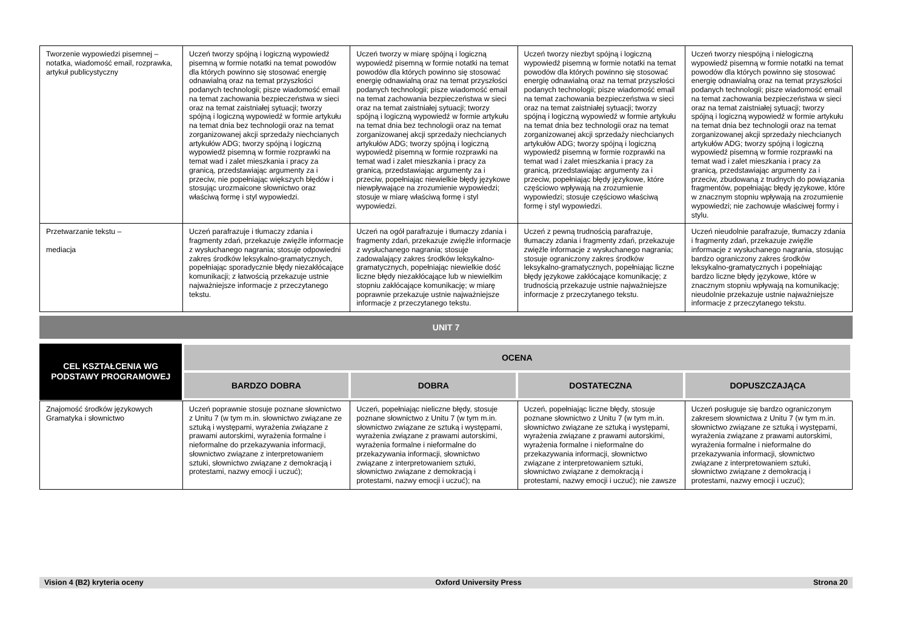| Tworzenie wypowiedzi pisemnej – notatka, wiadomość email, rozprawka, artykuł publicystyczny | Uczeń tworzy spójną i logiczną wypowiedź pisemną w formie notatki na temat powodów dla których powinno się stosować energię odnawialną oraz na temat przyszłości podanych technologii; pisze wiadomość email na temat zachowania bezpieczeństwa w sieci oraz na temat zaistniałej sytuacji; tworzy spójną i logiczną wypowiedź w formie artykułu na temat dnia bez technologii oraz na temat zorganizowanej akcji sprzedaży niechcianych artykułów ADG; tworzy spójną i logiczną wypowiedź pisemną w formie rozprawki na temat wad i zalet mieszkania i pracy za granicą, przedstawiając argumenty za i przeciw, nie popełniając większych błędów i stosując urozmaicone słownictwo oraz właściwą formę i styl wypowiedzi. | Uczeń tworzy w miarę spójną i logiczną wypowiedź pisemną w formie notatki na temat powodów dla których powinno się stosować energię odnawialną oraz na temat przyszłości podanych technologii; pisze wiadomość email na temat zachowania bezpieczeństwa w sieci oraz na temat zaistniałej sytuacji; tworzy spójną i logiczną wypowiedź w formie artykułu na temat dnia bez technologii oraz na temat zorganizowanej akcji sprzedaży niechcianych artykułów ADG; tworzy spójną i logiczną wypowiedź pisemną w formie rozprawki na temat wad i zalet mieszkania i pracy za granicą, przedstawiając argumenty za i przeciw, popełniając niewielkie błędy językowe niewpływające na zrozumienie wypowiedzi; stosuje w miarę właściwą formę i styl wypowiedzi. | Uczeń tworzy niezbyt spójną i logiczną wypowiedź pisemną w formie notatki na temat powodów dla których powinno się stosować energię odnawialną oraz na temat przyszłości podanych technologii; pisze wiadomość email na temat zachowania bezpieczeństwa w sieci oraz na temat zaistniałej sytuacji; tworzy spójną i logiczną wypowiedź w formie artykułu na temat dnia bez technologii oraz na temat zorganizowanej akcji sprzedaży niechcianych artykułów ADG; tworzy spójną i logiczną wypowiedź pisemną w formie rozprawki na temat wad i zalet mieszkania i pracy za granicą, przedstawiając argumenty za i przeciw, popełniając błędy językowe, które częściowo wpływają na zrozumienie wypowiedzi; stosuje częściowo właściwą formę i styl wypowiedzi. | Uczeń tworzy niespójną i nielogiczną wypowiedź pisemną w formie notatki na temat powodów dla których powinno się stosować energię odnawialną oraz na temat przyszłości podanych technologii; pisze wiadomość email na temat zachowania bezpieczeństwa w sieci oraz na temat zaistniałej sytuacji; tworzy spójną i logiczną wypowiedź w formie artykułu na temat dnia bez technologii oraz na temat zorganizowanej akcji sprzedaży niechcianych artykułów ADG; tworzy spójną i logiczną wypowiedź pisemną w formie rozprawki na temat wad i zalet mieszkania i pracy za granicą, przedstawiając argumenty za i przeciw, zbudowaną z trudnych do powiązania fragmentów, popełniając błędy językowe, które w znacznym stopniu wpływają na zrozumienie wypowiedzi; nie zachowuje właściwej formy i stylu. |
| Przetwarzanie tekstu – mediacja | Uczeń parafrazuje i tłumaczy zdania i fragmenty zdań, przekazuje zwięźle informacje z wysłuchanego nagrania; stosuje odpowiedni zakres środków leksykalno-gramatycznych, popełniając sporadycznie błędy niezakłócające komunikacji; z łatwością przekazuje ustnie najważniejsze informacje z przeczytanego tekstu. | Uczeń na ogół parafrazuje i tłumaczy zdania i fragmenty zdań, przekazuje zwięźle informacje z wysłuchanego nagrania; stosuje zadowalający zakres środków leksykalno-gramatycznych, popełniając niewielkie dość liczne błędy niezakłócające lub w niewielkim stopniu zakłócające komunikację; w miarę poprawnie przekazuje ustnie najważniejsze informacje z przeczytanego tekstu. | Uczeń z pewną trudnością parafrazuje, tłumaczy zdania i fragmenty zdań, przekazuje zwięźle informacje z wysłuchanego nagrania; stosuje ograniczony zakres środków leksykalno-gramatycznych, popełniając liczne błędy językowe zakłócające komunikację; z trudnością przekazuje ustnie najważniejsze informacje z przeczytanego tekstu. | Uczeń nieudolnie parafrazuje, tłumaczy zdania i fragmenty zdań, przekazuje zwięźle informacje z wysłuchanego nagrania, stosując bardzo ograniczony zakres środków leksykalno-gramatycznych i popełniając bardzo liczne błędy językowe, które w znacznym stopniu wpływają na komunikację; nieudolnie przekazuje ustnie najważniejsze informacje z przeczytanego tekstu. |
UNIT 7
| CEL KSZTAŁCENIA WG PODSTAWY PROGRAMOWEJ | OCENA | | | |
| --- | --- | --- | --- | --- |
| | BARDZO DOBRA | DOBRA | DOSTATECZNA | DOPUSZCZAJĄCA |
| Znajomość środków językowych Gramatyka i słownictwo | Uczeń poprawnie stosuje poznane słownictwo z Unitu 7 (w tym m.in. słownictwo związane ze sztuką i występami, wyrażenia związane z prawami autorskimi, wyrażenia formalne i nieformalne do przekazywania informacji, słownictwo związane z interpretowaniem sztuki, słownictwo związane z demokracją i protestami, nazwy emocji i uczuć); | Uczeń, popełniając nieliczne błędy, stosuje poznane słownictwo z Unitu 7 (w tym m.in. słownictwo związane ze sztuką i występami, wyrażenia związane z prawami autorskimi, wyrażenia formalne i nieformalne do przekazywania informacji, słownictwo związane z interpretowaniem sztuki, słownictwo związane z demokracją i protestami, nazwy emocji i uczuć); na | Uczeń, popełniając liczne błędy, stosuje poznane słownictwo z Unitu 7 (w tym m.in. słownictwo związane ze sztuką i występami, wyrażenia związane z prawami autorskimi, wyrażenia formalne i nieformalne do przekazywania informacji, słownictwo związane z interpretowaniem sztuki, słownictwo związane z demokracją i protestami, nazwy emocji i uczuć); nie zawsze | Uczeń posługuje się bardzo ograniczonym zakresem słownictwa z Unitu 7 (w tym m.in. słownictwo związane ze sztuką i występami, wyrażenia związane z prawami autorskimi, wyrażenia formalne i nieformalne do przekazywania informacji, słownictwo związane z interpretowaniem sztuki, słownictwo związane z demokracją i protestami, nazwy emocji i uczuć); |
Vision 4 (B2) kryteria oceny Oxford University Press Strona 20